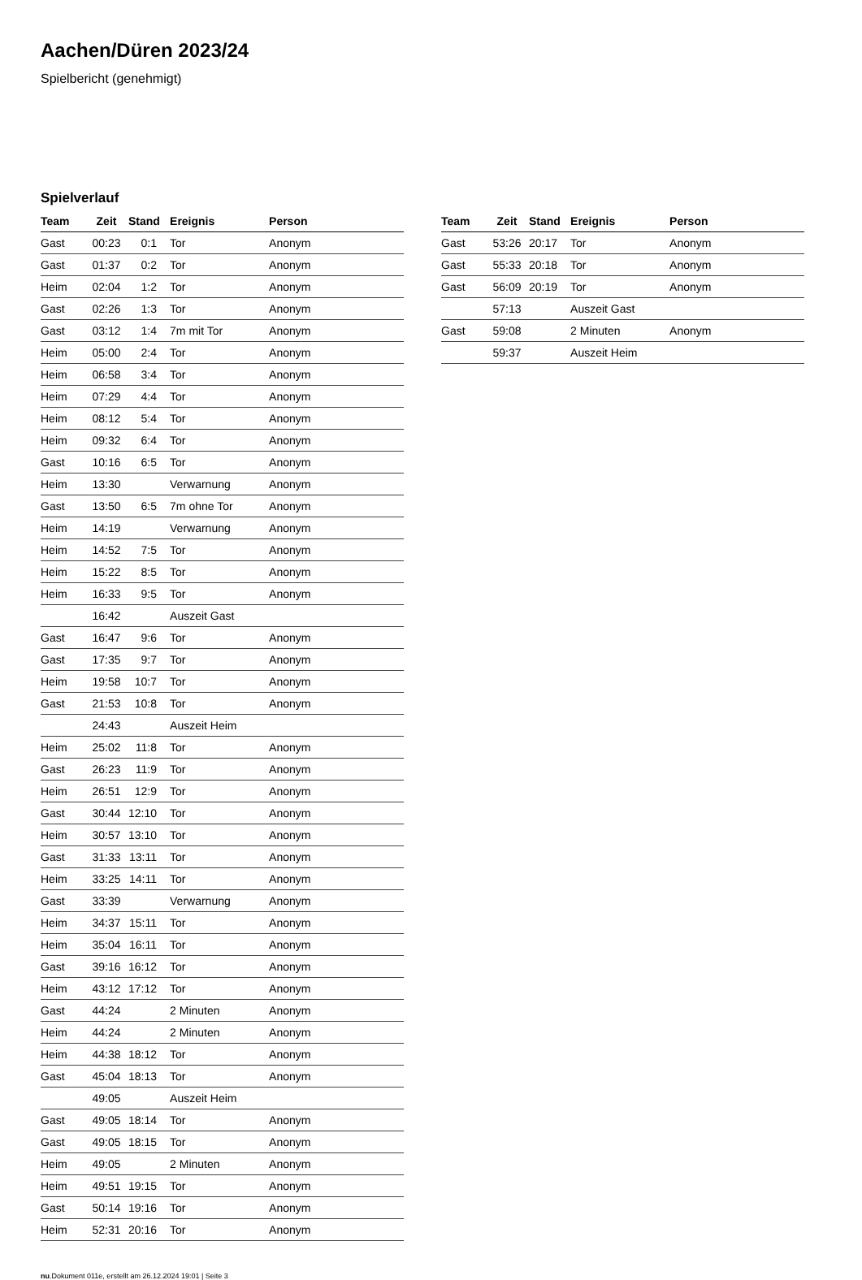Aachen/Düren 2023/24
Spielbericht (genehmigt)
Spielverlauf
| Team | Zeit | Stand | Ereignis | Person |
| --- | --- | --- | --- | --- |
| Gast | 00:23 | 0:1 | Tor | Anonym |
| Gast | 01:37 | 0:2 | Tor | Anonym |
| Heim | 02:04 | 1:2 | Tor | Anonym |
| Gast | 02:26 | 1:3 | Tor | Anonym |
| Gast | 03:12 | 1:4 | 7m mit Tor | Anonym |
| Heim | 05:00 | 2:4 | Tor | Anonym |
| Heim | 06:58 | 3:4 | Tor | Anonym |
| Heim | 07:29 | 4:4 | Tor | Anonym |
| Heim | 08:12 | 5:4 | Tor | Anonym |
| Heim | 09:32 | 6:4 | Tor | Anonym |
| Gast | 10:16 | 6:5 | Tor | Anonym |
| Heim | 13:30 | | Verwarnung | Anonym |
| Gast | 13:50 | 6:5 | 7m ohne Tor | Anonym |
| Heim | 14:19 | | Verwarnung | Anonym |
| Heim | 14:52 | 7:5 | Tor | Anonym |
| Heim | 15:22 | 8:5 | Tor | Anonym |
| Heim | 16:33 | 9:5 | Tor | Anonym |
| | 16:42 | | Auszeit Gast | |
| Gast | 16:47 | 9:6 | Tor | Anonym |
| Gast | 17:35 | 9:7 | Tor | Anonym |
| Heim | 19:58 | 10:7 | Tor | Anonym |
| Gast | 21:53 | 10:8 | Tor | Anonym |
| | 24:43 | | Auszeit Heim | |
| Heim | 25:02 | 11:8 | Tor | Anonym |
| Gast | 26:23 | 11:9 | Tor | Anonym |
| Heim | 26:51 | 12:9 | Tor | Anonym |
| Gast | 30:44 | 12:10 | Tor | Anonym |
| Heim | 30:57 | 13:10 | Tor | Anonym |
| Gast | 31:33 | 13:11 | Tor | Anonym |
| Heim | 33:25 | 14:11 | Tor | Anonym |
| Gast | 33:39 | | Verwarnung | Anonym |
| Heim | 34:37 | 15:11 | Tor | Anonym |
| Heim | 35:04 | 16:11 | Tor | Anonym |
| Gast | 39:16 | 16:12 | Tor | Anonym |
| Heim | 43:12 | 17:12 | Tor | Anonym |
| Gast | 44:24 | | 2 Minuten | Anonym |
| Heim | 44:24 | | 2 Minuten | Anonym |
| Heim | 44:38 | 18:12 | Tor | Anonym |
| Gast | 45:04 | 18:13 | Tor | Anonym |
| | 49:05 | | Auszeit Heim | |
| Gast | 49:05 | 18:14 | Tor | Anonym |
| Gast | 49:05 | 18:15 | Tor | Anonym |
| Heim | 49:05 | | 2 Minuten | Anonym |
| Heim | 49:51 | 19:15 | Tor | Anonym |
| Gast | 50:14 | 19:16 | Tor | Anonym |
| Heim | 52:31 | 20:16 | Tor | Anonym |
| Team | Zeit | Stand | Ereignis | Person |
| --- | --- | --- | --- | --- |
| Gast | 53:26 | 20:17 | Tor | Anonym |
| Gast | 55:33 | 20:18 | Tor | Anonym |
| Gast | 56:09 | 20:19 | Tor | Anonym |
| | 57:13 | | Auszeit Gast | |
| Gast | 59:08 | | 2 Minuten | Anonym |
| | 59:37 | | Auszeit Heim | |
nu.Dokument 011e, erstellt am 26.12.2024 19:01 | Seite 3